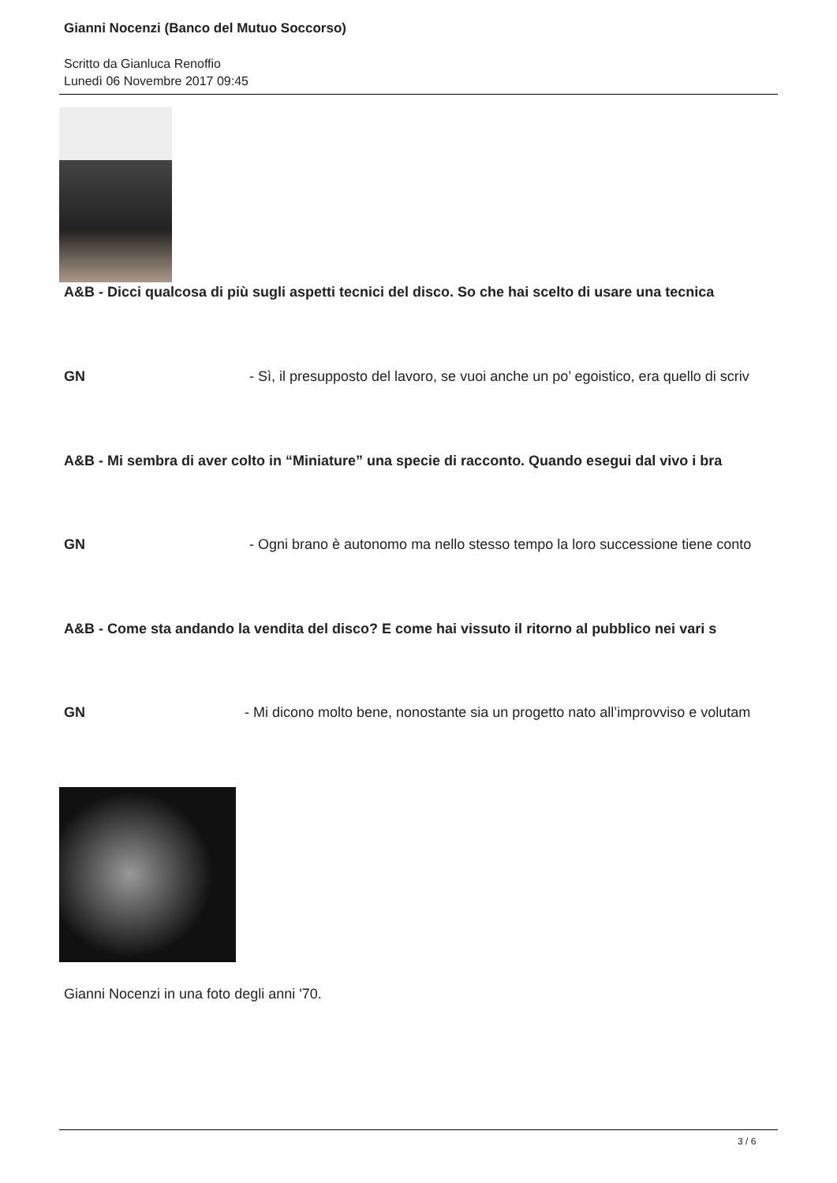Gianni Nocenzi (Banco del Mutuo Soccorso)
Scritto da Gianluca Renoffio
Lunedì 06 Novembre 2017 09:45
A&B - Dicci qualcosa di più sugli aspetti tecnici del disco. So che hai scelto di usare una tecnica
GN - Sì, il presupposto del lavoro, se vuoi anche un po’ egoistico, era quello di scriv
A&B - Mi sembra di aver colto in “Miniature” una specie di racconto. Quando esegui dal vivo i bra
GN - Ogni brano è autonomo ma nello stesso tempo la loro successione tiene conto
A&B - Come sta andando la vendita del disco? E come hai vissuto il ritorno al pubblico nei vari s
GN - Mi dicono molto bene, nonostante sia un progetto nato all’improvviso e volutam
Gianni Nocenzi in una foto degli anni '70.
3 / 6